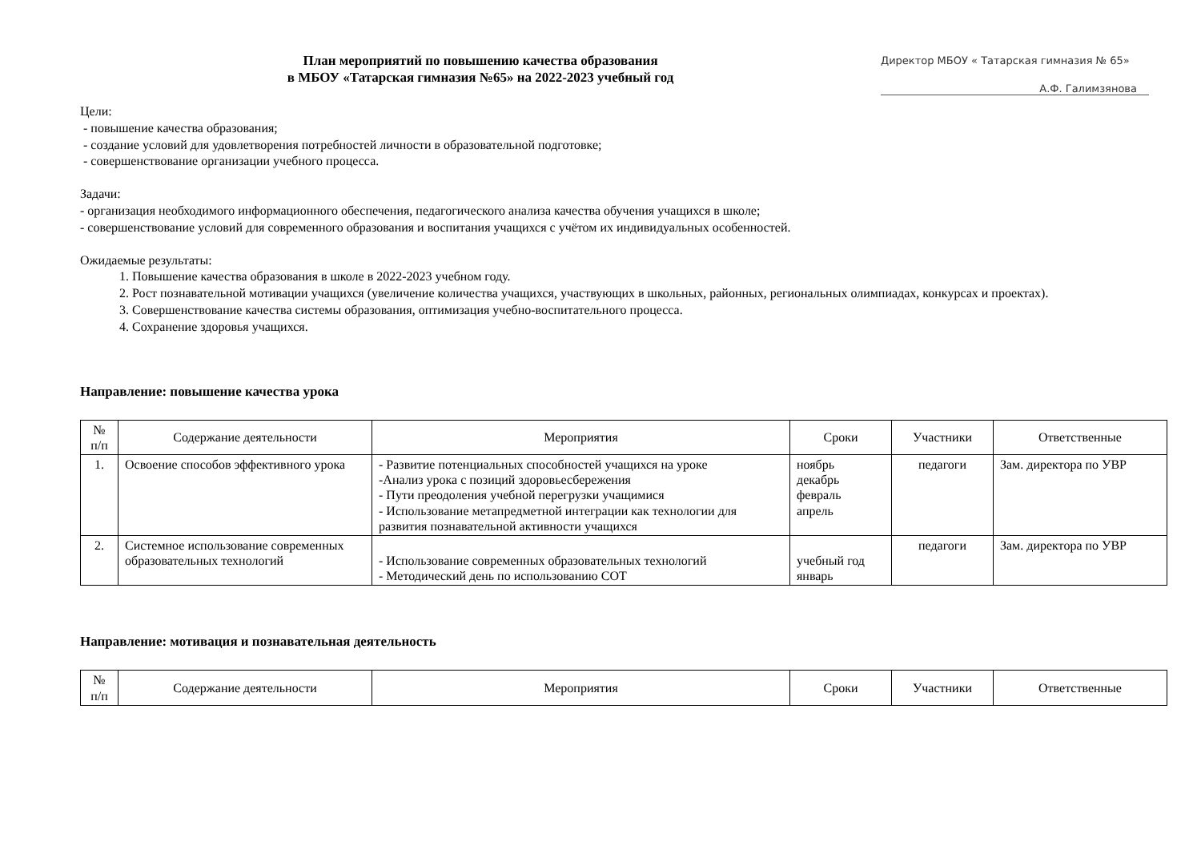План мероприятий по повышению качества образования
в МБОУ «Татарская гимназия №65» на 2022-2023 учебный год
Директор МБОУ « Татарская гимназия № 65»
А.Ф. Галимзянова
Цели:
- повышение качества образования;
- создание условий для удовлетворения потребностей личности в образовательной подготовке;
- совершенствование организации учебного процесса.
Задачи:
- организация необходимого информационного обеспечения, педагогического анализа качества обучения учащихся в школе;
- совершенствование условий для современного образования и воспитания учащихся с учётом их индивидуальных особенностей.
Ожидаемые результаты:
1. Повышение качества образования в школе в 2022-2023 учебном году.
2. Рост познавательной мотивации учащихся (увеличение количества учащихся, участвующих в школьных, районных, региональных олимпиадах, конкурсах и проектах).
3. Совершенствование качества системы образования, оптимизация учебно-воспитательного процесса.
4. Сохранение здоровья учащихся.
Направление: повышение качества урока
| № п/п | Содержание деятельности | Мероприятия | Сроки | Участники | Ответственные |
| --- | --- | --- | --- | --- | --- |
| 1. | Освоение способов эффективного урока | - Развитие потенциальных способностей учащихся на уроке -Анализ урока с позиций здоровьесбережения - Пути преодоления учебной перегрузки учащимися - Использование метапредметной интеграции как технологии для развития познавательной активности учащихся | ноябрь декабрь февраль апрель | педагоги | Зам. директора по УВР |
| 2. | Системное использование современных образовательных технологий | - Использование современных образовательных технологий - Методический день по использованию СОТ | учебный год январь | педагоги | Зам. директора по УВР |
Направление: мотивация и познавательная деятельность
| № п/п | Содержание деятельности | Мероприятия | Сроки | Участники | Ответственные |
| --- | --- | --- | --- | --- | --- |